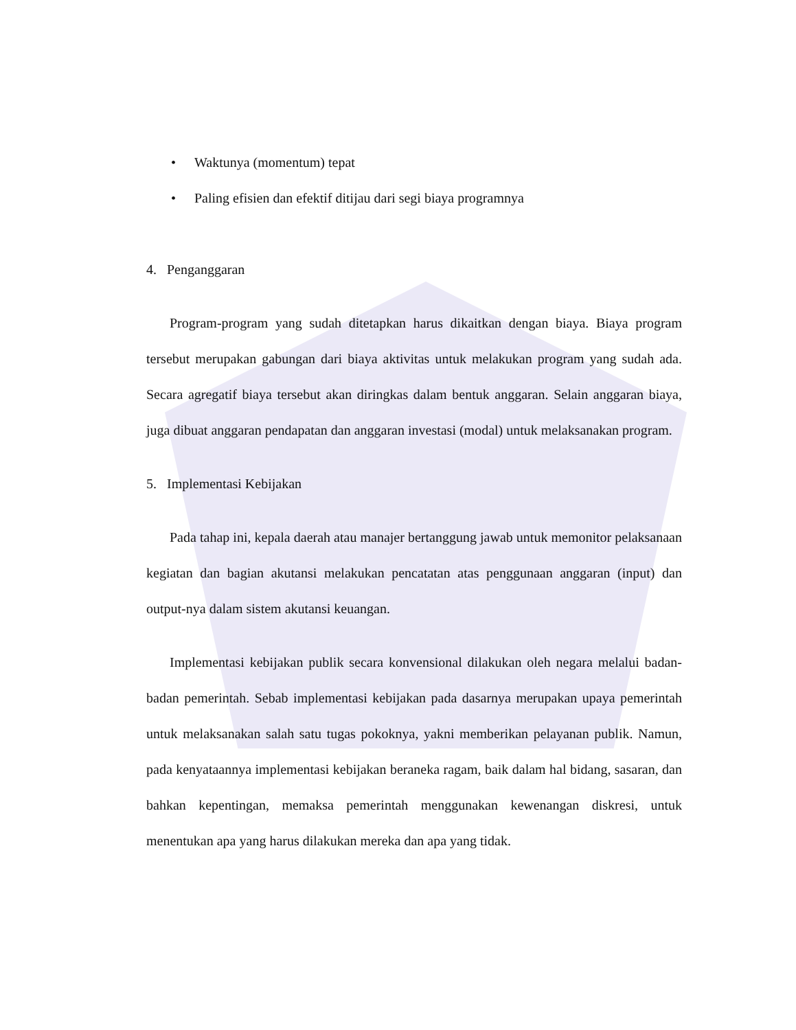• Waktunya (momentum) tepat
• Paling efisien dan efektif ditijau dari segi biaya programnya
4. Penganggaran
Program-program yang sudah ditetapkan harus dikaitkan dengan biaya. Biaya program tersebut merupakan gabungan dari biaya aktivitas untuk melakukan program yang sudah ada. Secara agregatif biaya tersebut akan diringkas dalam bentuk anggaran. Selain anggaran biaya, juga dibuat anggaran pendapatan dan anggaran investasi (modal) untuk melaksanakan program.
5. Implementasi Kebijakan
Pada tahap ini, kepala daerah atau manajer bertanggung jawab untuk memonitor pelaksanaan kegiatan dan bagian akutansi melakukan pencatatan atas penggunaan anggaran (input) dan output-nya dalam sistem akutansi keuangan.
Implementasi kebijakan publik secara konvensional dilakukan oleh negara melalui badan-badan pemerintah. Sebab implementasi kebijakan pada dasarnya merupakan upaya pemerintah untuk melaksanakan salah satu tugas pokoknya, yakni memberikan pelayanan publik. Namun, pada kenyataannya implementasi kebijakan beraneka ragam, baik dalam hal bidang, sasaran, dan bahkan kepentingan, memaksa pemerintah menggunakan kewenangan diskresi, untuk menentukan apa yang harus dilakukan mereka dan apa yang tidak.